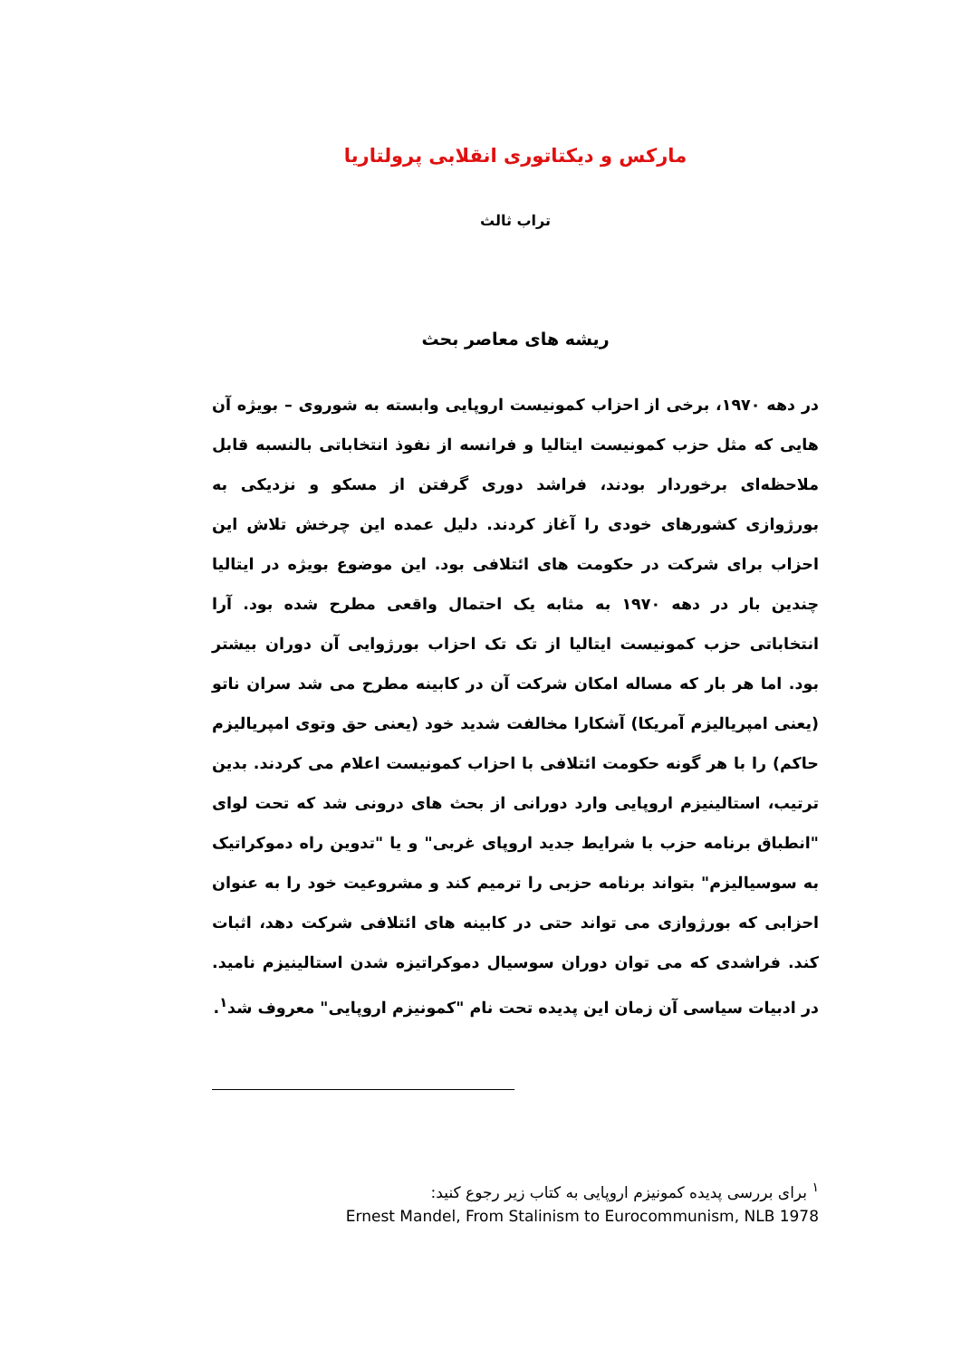مارکس و دیکتاتوری انقلابی پرولتاریا
تراب ثالث
ریشه های معاصر بحث
در دهه ۱۹۷۰، برخی از احزاب کمونیست اروپایی وابسته به شوروی – بویژه آن هایی که مثل حزب کمونیست ایتالیا و فرانسه از نفوذ انتخاباتی بالنسبه قابل ملاحظه‌ای برخوردار بودند، فراشد دوری گرفتن از مسکو و نزدیکی به بورژوازی کشورهای خودی را آغاز کردند. دلیل عمده این چرخش تلاش این احزاب برای شرکت در حکومت های ائتلافی بود. این موضوع بویژه در ایتالیا چندین بار در دهه ۱۹۷۰ به مثابه یک احتمال واقعی مطرح شده بود. آرا انتخاباتی حزب کمونیست ایتالیا از تک تک احزاب بورژوایی آن دوران بیشتر بود. اما هر بار که مساله امکان شرکت آن در کابینه مطرح می شد سران ناتو (یعنی امپریالیزم آمریکا) آشکارا مخالفت شدید خود (یعنی حق وتوی امپریالیزم حاکم) را با هر گونه حکومت ائتلافی با احزاب کمونیست اعلام می کردند. بدین ترتیب، استالینیزم اروپایی وارد دورانی از بحث های درونی شد که تحت لوای "انطباق برنامه حزب با شرایط جدید اروپای غربی" و یا "تدوین راه دموکراتیک به سوسیالیزم" بتواند برنامه حزبی را ترمیم کند و مشروعیت خود را به عنوان احزابی که بورژوازی می تواند حتی در کابینه های ائتلافی شرکت دهد، اثبات کند. فراشدی که می توان دوران سوسیال دموکراتیزه شدن استالینیزم نامید. در ادبیات سیاسی آن زمان این پدیده تحت نام "کمونیزم اروپایی" معروف شد<sup>۱</sup>.
<sup>۱</sup> برای بررسی پدیده کمونیزم اروپایی به کتاب زیر رجوع کنید:
Ernest Mandel, From Stalinism to Eurocommunism, NLB 1978